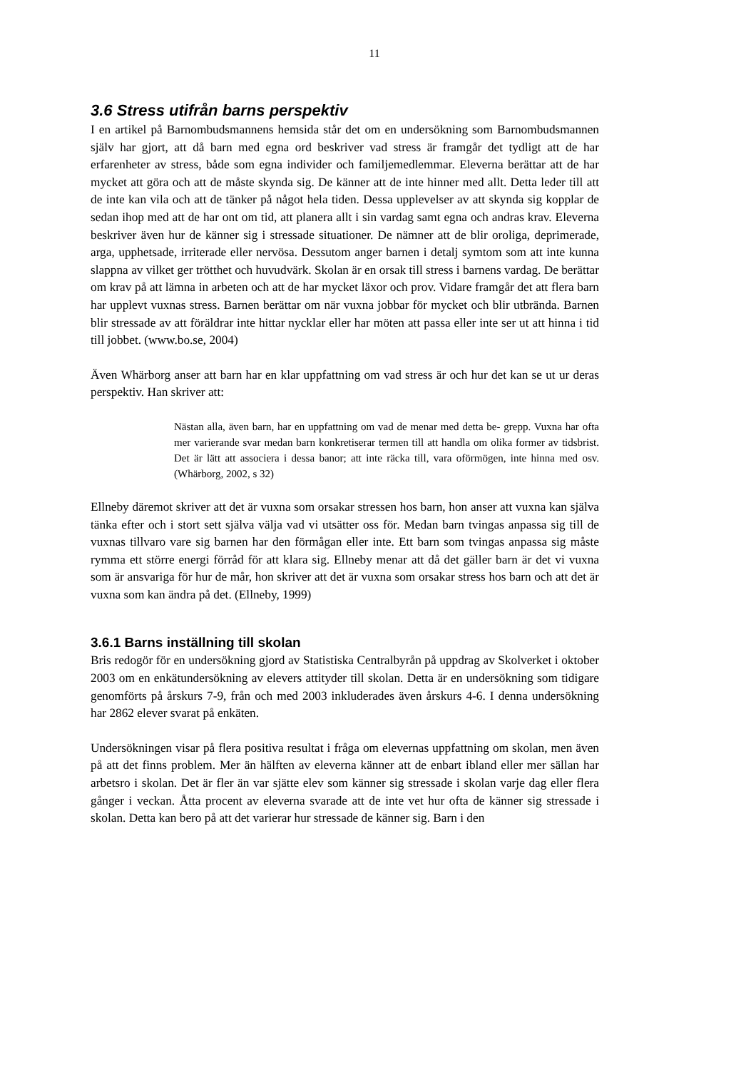11
3.6 Stress utifrån barns perspektiv
I en artikel på Barnombudsmannens hemsida står det om en undersökning som Barnombudsmannen själv har gjort, att då barn med egna ord beskriver vad stress är framgår det tydligt att de har erfarenheter av stress, både som egna individer och familjemedlemmar. Eleverna berättar att de har mycket att göra och att de måste skynda sig. De känner att de inte hinner med allt. Detta leder till att de inte kan vila och att de tänker på något hela tiden. Dessa upplevelser av att skynda sig kopplar de sedan ihop med att de har ont om tid, att planera allt i sin vardag samt egna och andras krav. Eleverna beskriver även hur de känner sig i stressade situationer. De nämner att de blir oroliga, deprimerade, arga, upphetsade, irriterade eller nervösa. Dessutom anger barnen i detalj symtom som att inte kunna slappna av vilket ger trötthet och huvudvärk. Skolan är en orsak till stress i barnens vardag. De berättar om krav på att lämna in arbeten och att de har mycket läxor och prov. Vidare framgår det att flera barn har upplevt vuxnas stress. Barnen berättar om när vuxna jobbar för mycket och blir utbrända. Barnen blir stressade av att föräldrar inte hittar nycklar eller har möten att passa eller inte ser ut att hinna i tid till jobbet. (www.bo.se, 2004)
Även Whärborg anser att barn har en klar uppfattning om vad stress är och hur det kan se ut ur deras perspektiv. Han skriver att:
Nästan alla, även barn, har en uppfattning om vad de menar med detta be- grepp. Vuxna har ofta mer varierande svar medan barn konkretiserar termen till att handla om olika former av tidsbrist. Det är lätt att associera i dessa banor; att inte räcka till, vara oförmögen, inte hinna med osv. (Whärborg, 2002, s 32)
Ellneby däremot skriver att det är vuxna som orsakar stressen hos barn, hon anser att vuxna kan själva tänka efter och i stort sett själva välja vad vi utsätter oss för. Medan barn tvingas anpassa sig till de vuxnas tillvaro vare sig barnen har den förmågan eller inte. Ett barn som tvingas anpassa sig måste rymma ett större energi förråd för att klara sig. Ellneby menar att då det gäller barn är det vi vuxna som är ansvariga för hur de mår, hon skriver att det är vuxna som orsakar stress hos barn och att det är vuxna som kan ändra på det. (Ellneby, 1999)
3.6.1 Barns inställning till skolan
Bris redogör för en undersökning gjord av Statistiska Centralbyrån på uppdrag av Skolverket i oktober 2003 om en enkätundersökning av elevers attityder till skolan. Detta är en undersökning som tidigare genomförts på årskurs 7-9, från och med 2003 inkluderades även årskurs 4-6. I denna undersökning har 2862 elever svarat på enkäten.
Undersökningen visar på flera positiva resultat i fråga om elevernas uppfattning om skolan, men även på att det finns problem. Mer än hälften av eleverna känner att de enbart ibland eller mer sällan har arbetsro i skolan. Det är fler än var sjätte elev som känner sig stressade i skolan varje dag eller flera gånger i veckan. Åtta procent av eleverna svarade att de inte vet hur ofta de känner sig stressade i skolan. Detta kan bero på att det varierar hur stressade de känner sig. Barn i den